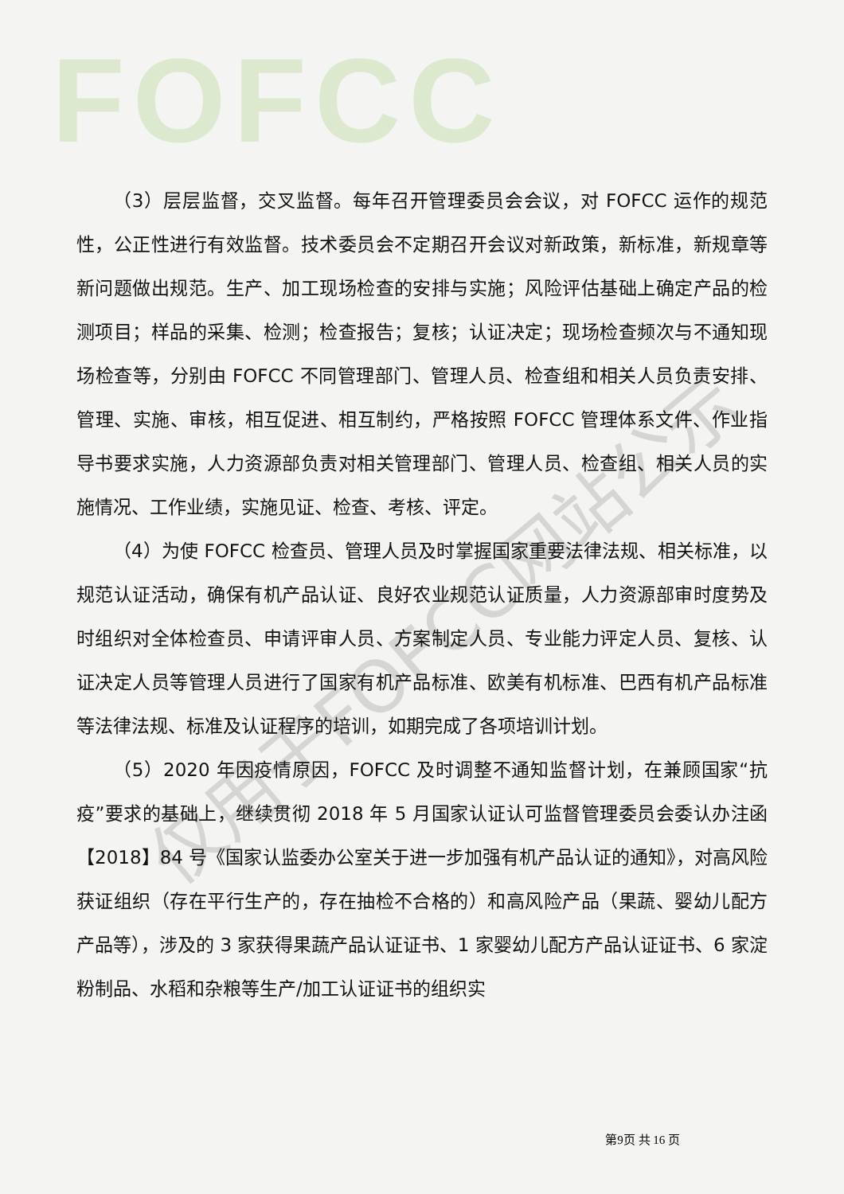FOFCC
仅用于FOFCC网站公示
（3）层层监督，交叉监督。每年召开管理委员会会议，对 FOFCC 运作的规范性，公正性进行有效监督。技术委员会不定期召开会议对新政策，新标准，新规章等新问题做出规范。生产、加工现场检查的安排与实施；风险评估基础上确定产品的检测项目；样品的采集、检测；检查报告；复核；认证决定；现场检查频次与不通知现场检查等，分别由 FOFCC 不同管理部门、管理人员、检查组和相关人员负责安排、管理、实施、审核，相互促进、相互制约，严格按照 FOFCC 管理体系文件、作业指导书要求实施，人力资源部负责对相关管理部门、管理人员、检查组、相关人员的实施情况、工作业绩，实施见证、检查、考核、评定。
（4）为使 FOFCC 检查员、管理人员及时掌握国家重要法律法规、相关标准，以规范认证活动，确保有机产品认证、良好农业规范认证质量，人力资源部审时度势及时组织对全体检查员、申请评审人员、方案制定人员、专业能力评定人员、复核、认证决定人员等管理人员进行了国家有机产品标准、欧美有机标准、巴西有机产品标准等法律法规、标准及认证程序的培训，如期完成了各项培训计划。
（5）2020 年因疫情原因，FOFCC 及时调整不通知监督计划，在兼顾国家“抗疫”要求的基础上，继续贯彻 2018 年 5 月国家认证认可监督管理委员会委认办注函【2018】84 号《国家认监委办公室关于进一步加强有机产品认证的通知》，对高风险获证组织（存在平行生产的，存在抽检不合格的）和高风险产品（果蔬、婴幼儿配方产品等），涉及的 3 家获得果蔬产品认证证书、1 家婴幼儿配方产品认证证书、6 家淀粉制品、水稻和杂粮等生产/加工认证证书的组织实
第9页 共 16 页